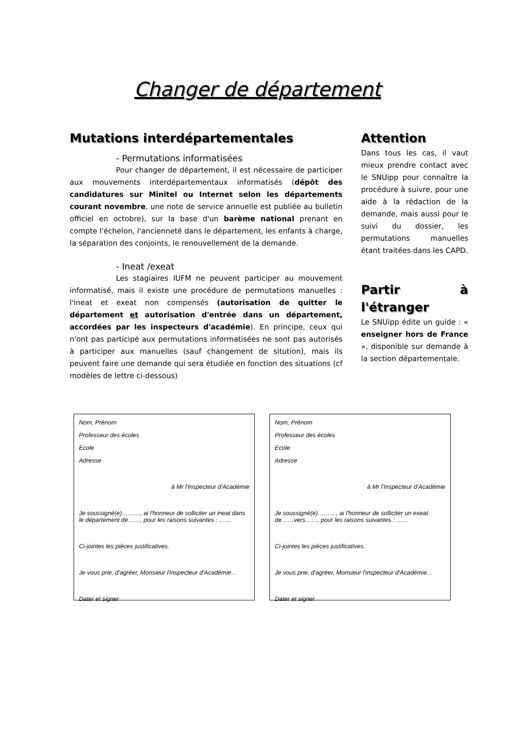Changer de département
Mutations interdépartementales
- Permutations informatisées
Pour changer de département, il est nécessaire de participer aux mouvements interdépartementaux informatisés (dépôt des candidatures sur Minitel ou Internet selon les départements courant novembre, une note de service annuelle est publiée au bulletin officiel en octobre), sur la base d'un barème national prenant en compte l'échelon, l'ancienneté dans le département, les enfants à charge, la séparation des conjoints, le renouvellement de la demande.
- Ineat /exeat
Les stagiaires IUFM ne peuvent participer au mouvement informatisé, mais il existe une procédure de permutations manuelles : l'ineat et exeat non compensés (autorisation de quitter le département et autorisation d'entrée dans un département, accordées par les inspecteurs d'académie). En principe, ceux qui n'ont pas participé aux permutations informatisées ne sont pas autorisés à participer aux manuelles (sauf changement de sitution), mais ils peuvent faire une demande qui sera étudiée en fonction des situations (cf modèles de lettre ci-dessous)
Attention
Dans tous les cas, il vaut mieux prendre contact avec le SNUipp pour connaître la procédure à suivre, pour une aide à la rédaction de la demande, mais aussi pour le suivi du dossier, les permutations manuelles étant traitées dans les CAPD.
Partir à l'étranger
Le SNUipp édite un guide : « enseigner hors de France », disponible sur demande à la section départementale.
Nom, Prénom
Professeur des écoles
Ecole
Adresse
à Mr l'Inspecteur d'Académie
Je soussigné(e)………, ai l'honneur de solliciter un ineat dans le département de……, pour les raisons suivantes : ……
Ci-jointes les pièces justificatives.
Je vous prie, d'agréer, Monsieur l'inspecteur d'Académie…
Dater et signer
Nom, Prénom
Professeur des écoles
Ecole
Adresse
à Mr l'Inspecteur d'Académie
Je soussigné(e)………, ai l'honneur de solliciter un exeat de……vers……, pour les raisons suivantes : ……
Ci-jointes les pièces justificatives.
Je vous prie, d'agréer, Monsieur l'inspecteur d'Académie…
Dater et signer